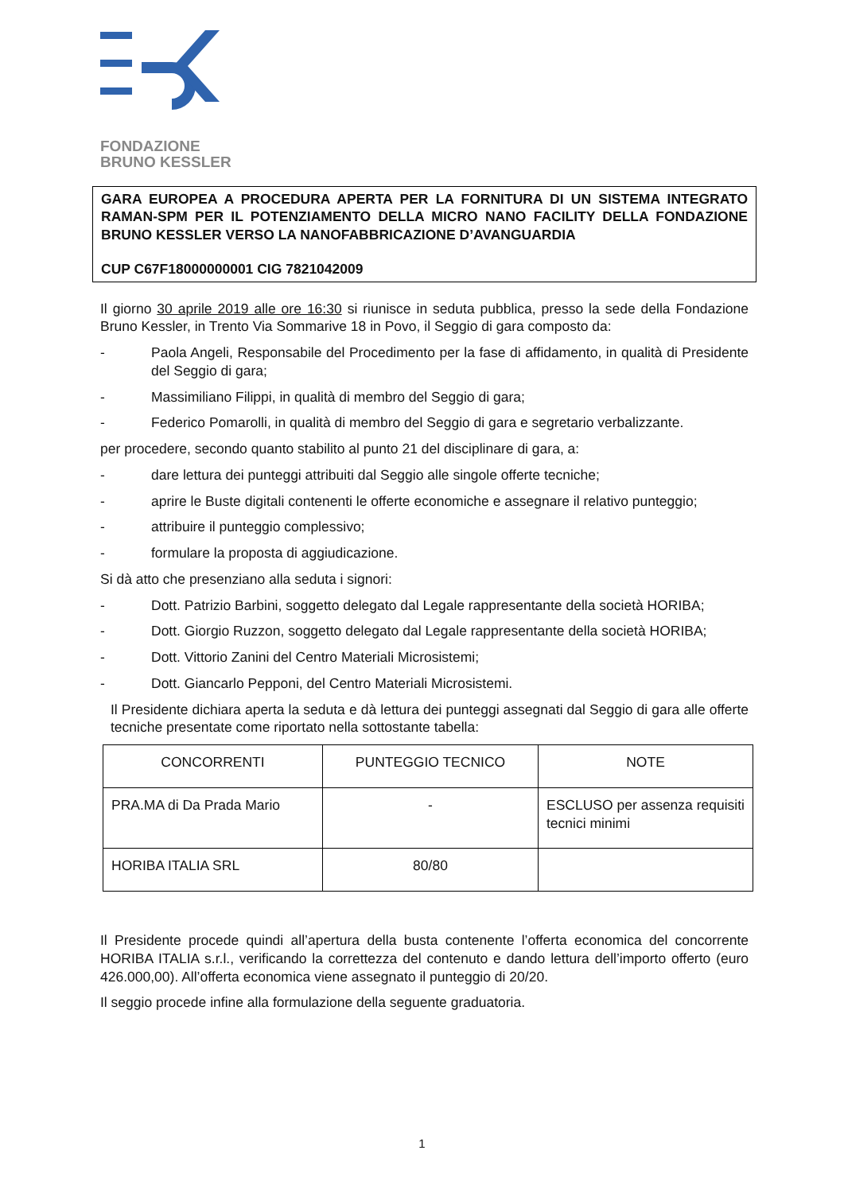FONDAZIONE
BRUNO KESSLER
GARA EUROPEA A PROCEDURA APERTA PER LA FORNITURA DI UN SISTEMA INTEGRATO RAMAN-SPM PER IL POTENZIAMENTO DELLA MICRO NANO FACILITY DELLA FONDAZIONE BRUNO KESSLER VERSO LA NANOFABBRICAZIONE D’AVANGUARDIA
CUP C67F18000000001 CIG 7821042009
Il giorno 30 aprile 2019 alle ore 16:30 si riunisce in seduta pubblica, presso la sede della Fondazione Bruno Kessler, in Trento Via Sommarive 18 in Povo, il Seggio di gara composto da:
- Paola Angeli, Responsabile del Procedimento per la fase di affidamento, in qualità di Presidente del Seggio di gara;
- Massimiliano Filippi, in qualità di membro del Seggio di gara;
- Federico Pomarolli, in qualità di membro del Seggio di gara e segretario verbalizzante.
per procedere, secondo quanto stabilito al punto 21 del disciplinare di gara, a:
- dare lettura dei punteggi attribuiti dal Seggio alle singole offerte tecniche;
- aprire le Buste digitali contenenti le offerte economiche e assegnare il relativo punteggio;
- attribuire il punteggio complessivo;
- formulare la proposta di aggiudicazione.
Si dà atto che presenziano alla seduta i signori:
- Dott. Patrizio Barbini, soggetto delegato dal Legale rappresentante della società HORIBA;
- Dott. Giorgio Ruzzon, soggetto delegato dal Legale rappresentante della società HORIBA;
- Dott. Vittorio Zanini del Centro Materiali Microsistemi;
- Dott. Giancarlo Pepponi, del Centro Materiali Microsistemi.
Il Presidente dichiara aperta la seduta e dà lettura dei punteggi assegnati dal Seggio di gara alle offerte tecniche presentate come riportato nella sottostante tabella:
| CONCORRENTI | PUNTEGGIO TECNICO | NOTE |
| PRA.MA di Da Prada Mario | - | ESCLUSO per assenza requisiti tecnici minimi |
| HORIBA ITALIA SRL | 80/80 | |
Il Presidente procede quindi all’apertura della busta contenente l’offerta economica del concorrente HORIBA ITALIA s.r.l., verificando la correttezza del contenuto e dando lettura dell’importo offerto (euro 426.000,00). All’offerta economica viene assegnato il punteggio di 20/20.
Il seggio procede infine alla formulazione della seguente graduatoria.
1